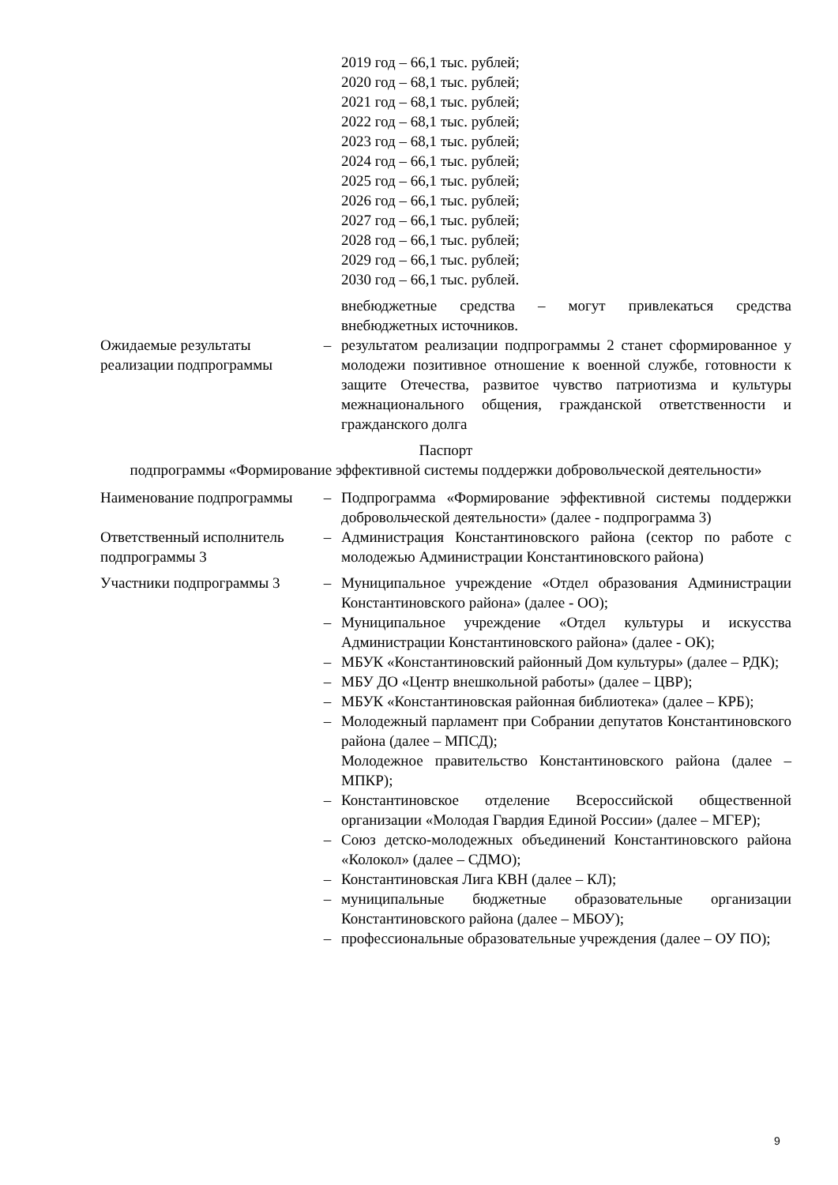| | | 2019 год – 66,1 тыс. рублей; 2020 год – 68,1 тыс. рублей; 2021 год – 68,1 тыс. рублей; 2022 год – 68,1 тыс. рублей; 2023 год – 68,1 тыс. рублей; 2024 год – 66,1 тыс. рублей; 2025 год – 66,1 тыс. рублей; 2026 год – 66,1 тыс. рублей; 2027 год – 66,1 тыс. рублей; 2028 год – 66,1 тыс. рублей; 2029 год – 66,1 тыс. рублей; 2030 год – 66,1 тыс. рублей. |
| | | внебюджетные средства – могут привлекаться средства внебюджетных источников. |
| Ожидаемые результаты реализации подпрограммы | – | результатом реализации подпрограммы 2 станет сформированное у молодежи позитивное отношение к военной службе, готовности к защите Отечества, развитое чувство патриотизма и культуры межнационального общения, гражданской ответственности и гражданского долга |
Паспорт
подпрограммы «Формирование эффективной системы поддержки добровольческой деятельности»
| Наименование подпрограммы | – | Подпрограмма «Формирование эффективной системы поддержки добровольческой деятельности» (далее - подпрограмма 3) |
| Ответственный исполнитель подпрограммы 3 | – | Администрация Константиновского района (сектор по работе с молодежью Администрации Константиновского района) |
| Участники подпрограммы 3 | – | Муниципальное учреждение «Отдел образования Администрации Константиновского района» (далее - ОО); |
| | – | Муниципальное учреждение «Отдел культуры и искусства Администрации Константиновского района» (далее - ОК); |
| | – | МБУК «Константиновский районный Дом культуры» (далее – РДК); |
| | – | МБУ ДО «Центр внешкольной работы» (далее – ЦВР); |
| | – | МБУК «Константиновская районная библиотека» (далее – КРБ); |
| | – | Молодежный парламент при Собрании депутатов Константиновского района (далее – МПСД); Молодежное правительство Константиновского района (далее – МПКР); |
| | – | Константиновское отделение Всероссийской общественной организации «Молодая Гвардия Единой России» (далее – МГЕР); |
| | – | Союз детско-молодежных объединений Константиновского района «Колокол» (далее – СДМО); |
| | – | Константиновская Лига КВН (далее – КЛ); |
| | – | муниципальные бюджетные образовательные организации Константиновского района (далее – МБОУ); |
| | – | профессиональные образовательные учреждения (далее – ОУ ПО); |
9